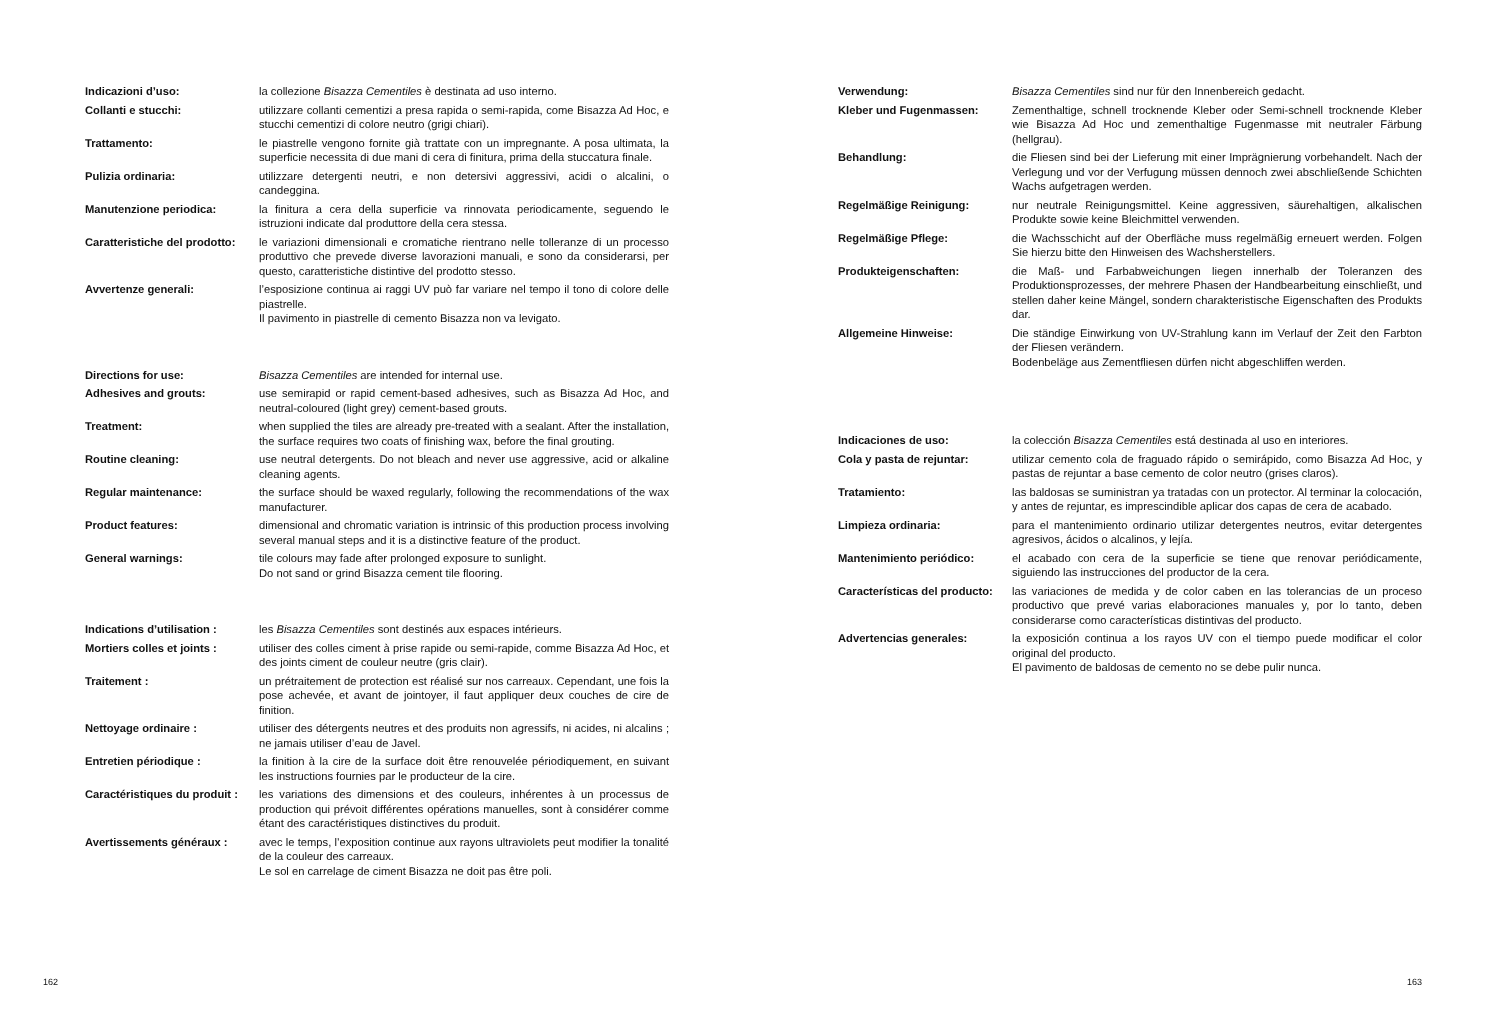| Indicazioni d’uso: | la collezione Bisazza Cementiles è destinata ad uso interno. |
| Collanti e stucchi: | utilizzare collanti cementizi a presa rapida o semi-rapida, come Bisazza Ad Hoc, e stucchi cementizi di colore neutro (grigi chiari). |
| Trattamento: | le piastrelle vengono fornite già trattate con un impregnante. A posa ultimata, la superficie necessita di due mani di cera di finitura, prima della stuccatura finale. |
| Pulizia ordinaria: | utilizzare detergenti neutri, e non detersivi aggressivi, acidi o alcalini, o candeggina. |
| Manutenzione periodica: | la finitura a cera della superficie va rinnovata periodicamente, seguendo le istruzioni indicate dal produttore della cera stessa. |
| Caratteristiche del prodotto: | le variazioni dimensionali e cromatiche rientrano nelle tolleranze di un processo produttivo che prevede diverse lavorazioni manuali, e sono da considerarsi, per questo, caratteristiche distintive del prodotto stesso. |
| Avvertenze generali: | l’esposizione continua ai raggi UV può far variare nel tempo il tono di colore delle piastrelle. Il pavimento in piastrelle di cemento Bisazza non va levigato. |
| Directions for use: | Bisazza Cementiles are intended for internal use. |
| Adhesives and grouts: | use semirapid or rapid cement-based adhesives, such as Bisazza Ad Hoc, and neutral-coloured (light grey) cement-based grouts. |
| Treatment: | when supplied the tiles are already pre-treated with a sealant. After the installation, the surface requires two coats of finishing wax, before the final grouting. |
| Routine cleaning: | use neutral detergents. Do not bleach and never use aggressive, acid or alkaline cleaning agents. |
| Regular maintenance: | the surface should be waxed regularly, following the recommendations of the wax manufacturer. |
| Product features: | dimensional and chromatic variation is intrinsic of this production process involving several manual steps and it is a distinctive feature of the product. |
| General warnings: | tile colours may fade after prolonged exposure to sunlight. Do not sand or grind Bisazza cement tile flooring. |
| Indications d’utilisation : | les Bisazza Cementiles sont destinés aux espaces intérieurs. |
| Mortiers colles et joints : | utiliser des colles ciment à prise rapide ou semi-rapide, comme Bisazza Ad Hoc, et des joints ciment de couleur neutre (gris clair). |
| Traitement : | un prétraitement de protection est réalisé sur nos carreaux. Cependant, une fois la pose achevée, et avant de jointoyer, il faut appliquer deux couches de cire de finition. |
| Nettoyage ordinaire : | utiliser des détergents neutres et des produits non agressifs, ni acides, ni alcalins ; ne jamais utiliser d’eau de Javel. |
| Entretien périodique : | la finition à la cire de la surface doit être renouvelée périodiquement, en suivant les instructions fournies par le producteur de la cire. |
| Caractéristiques du produit : | les variations des dimensions et des couleurs, inhérentes à un processus de production qui prévoit différentes opérations manuelles, sont à considérer comme étant des caractéristiques distinctives du produit. |
| Avertissements généraux : | avec le temps, l’exposition continue aux rayons ultraviolets peut modifier la tonalité de la couleur des carreaux. Le sol en carrelage de ciment Bisazza ne doit pas être poli. |
162
| Verwendung: | Bisazza Cementiles sind nur für den Innenbereich gedacht. |
| Kleber und Fugenmassen: | Zementhaltige, schnell trocknende Kleber oder Semi-schnell trocknende Kleber wie Bisazza Ad Hoc und zementhaltige Fugenmasse mit neutraler Färbung (hellgrau). |
| Behandlung: | die Fliesen sind bei der Lieferung mit einer Imprägnierung vorbehandelt. Nach der Verlegung und vor der Verfugung müssen dennoch zwei abschließende Schichten Wachs aufgetragen werden. |
| Regelmäßige Reinigung: | nur neutrale Reinigungsmittel. Keine aggressiven, säurehaltigen, alkalischen Produkte sowie keine Bleichmittel verwenden. |
| Regelmäßige Pflege: | die Wachsschicht auf der Oberfläche muss regelmäßig erneuert werden. Folgen Sie hierzu bitte den Hinweisen des Wachsherstellers. |
| Produkteigenschaften: | die Maß- und Farbabweichungen liegen innerhalb der Toleranzen des Produktionsprozesses, der mehrere Phasen der Handbearbeitung einschließt, und stellen daher keine Mängel, sondern charakteristische Eigenschaften des Produkts dar. |
| Allgemeine Hinweise: | Die ständige Einwirkung von UV-Strahlung kann im Verlauf der Zeit den Farbton der Fliesen verändern. Bodenbeläge aus Zementfliesen dürfen nicht abgeschliffen werden. |
| Indicaciones de uso: | la colección Bisazza Cementiles está destinada al uso en interiores. |
| Cola y pasta de rejuntar: | utilizar cemento cola de fraguado rápido o semirápido, como Bisazza Ad Hoc, y pastas de rejuntar a base cemento de color neutro (grises claros). |
| Tratamiento: | las baldosas se suministran ya tratadas con un protector. Al terminar la colocación, y antes de rejuntar, es imprescindible aplicar dos capas de cera de acabado. |
| Limpieza ordinaria: | para el mantenimiento ordinario utilizar detergentes neutros, evitar detergentes agresivos, ácidos o alcalinos, y lejía. |
| Mantenimiento periódico: | el acabado con cera de la superficie se tiene que renovar periódicamente, siguiendo las instrucciones del productor de la cera. |
| Características del producto: | las variaciones de medida y de color caben en las tolerancias de un proceso productivo que prevé varias elaboraciones manuales y, por lo tanto, deben considerarse como características distintivas del producto. |
| Advertencias generales: | la exposición continua a los rayos UV con el tiempo puede modificar el color original del producto. El pavimento de baldosas de cemento no se debe pulir nunca. |
163